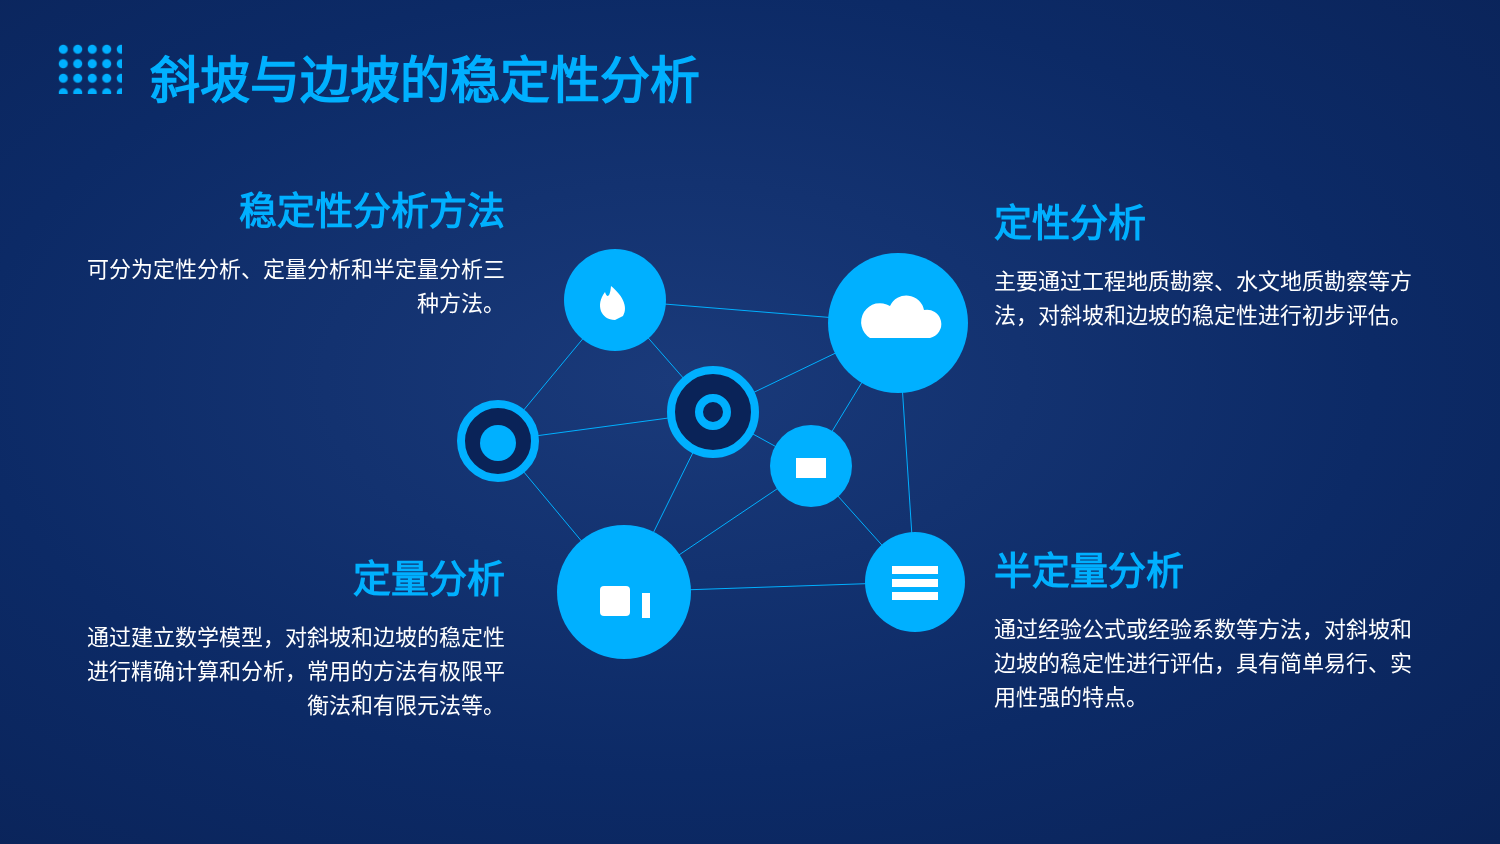斜坡与边坡的稳定性分析
稳定性分析方法
可分为定性分析、定量分析和半定量分析三种方法。
定性分析
主要通过工程地质勘察、水文地质勘察等方法，对斜坡和边坡的稳定性进行初步评估。
定量分析
通过建立数学模型，对斜坡和边坡的稳定性进行精确计算和分析，常用的方法有极限平衡法和有限元法等。
半定量分析
通过经验公式或经验系数等方法，对斜坡和边坡的稳定性进行评估，具有简单易行、实用性强的特点。